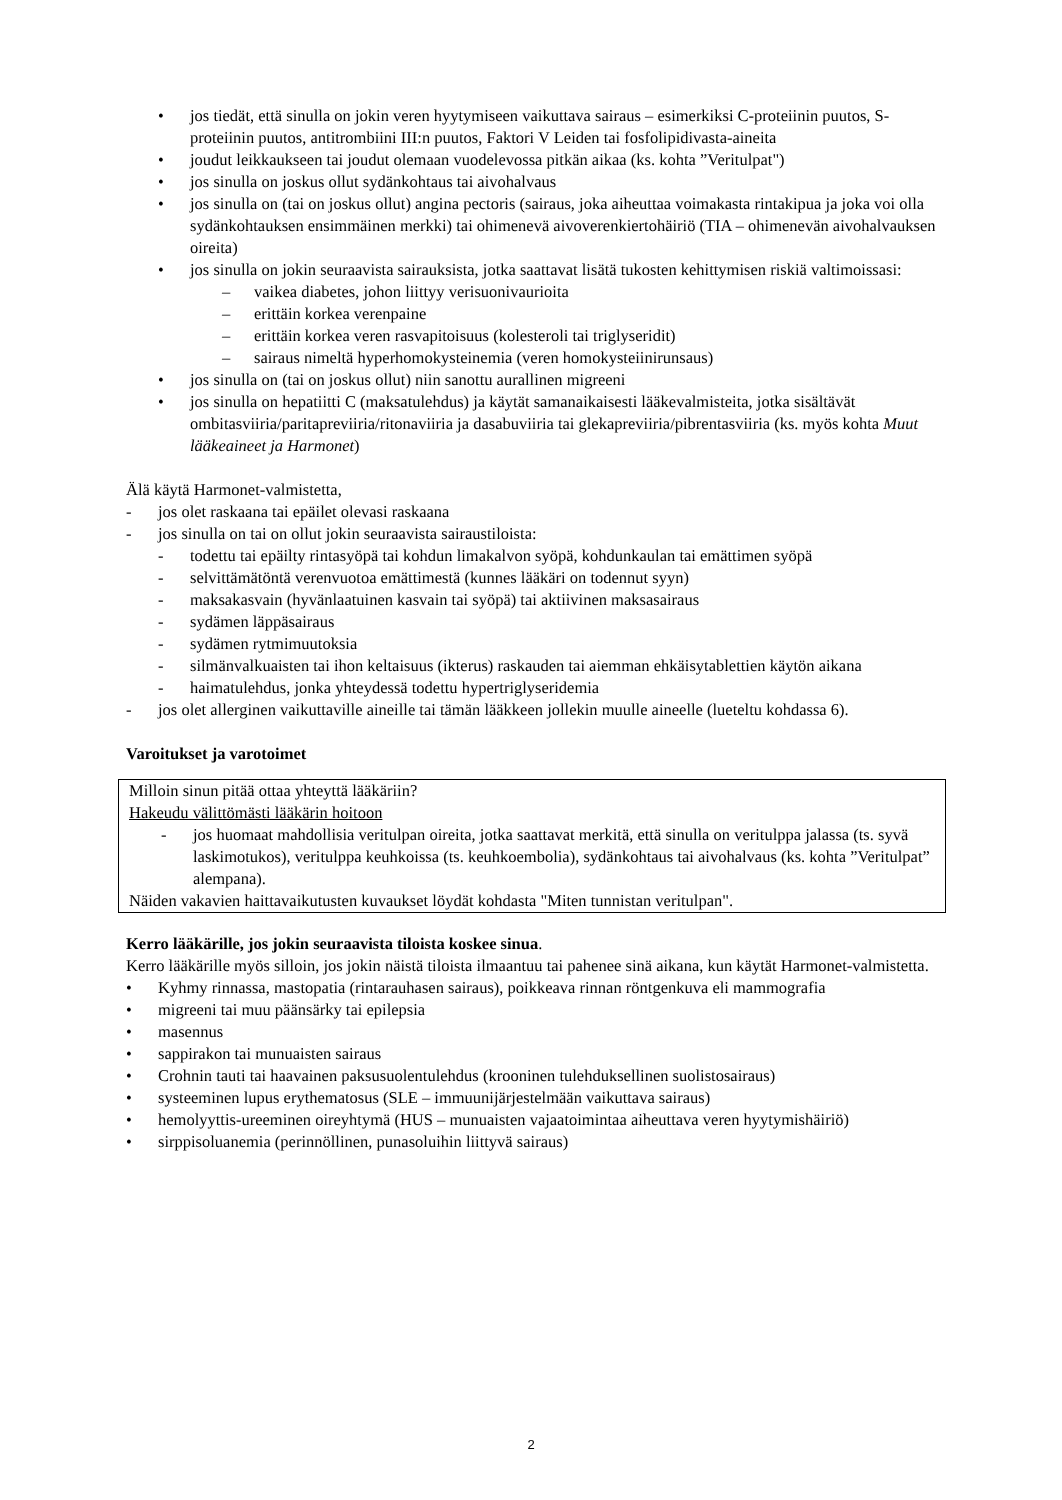• jos tiedät, että sinulla on jokin veren hyytymiseen vaikuttava sairaus – esimerkiksi C-proteiinin puutos, S-proteiinin puutos, antitrombiini III:n puutos, Faktori V Leiden tai fosfolipidivasta-aineita
• joudut leikkaukseen tai joudut olemaan vuodelevossa pitkän aikaa (ks. kohta ”Veritulpat")
• jos sinulla on joskus ollut sydänkohtaus tai aivohalvaus
• jos sinulla on (tai on joskus ollut) angina pectoris (sairaus, joka aiheuttaa voimakasta rintakipua ja joka voi olla sydänkohtauksen ensimmäinen merkki) tai ohimenevä aivoverenkiertohäiriö (TIA – ohimenevän aivohalvauksen oireita)
• jos sinulla on jokin seuraavista sairauksista, jotka saattavat lisätä tukosten kehittymisen riskiä valtimoissasi:
– vaikea diabetes, johon liittyy verisuonivaurioita
– erittäin korkea verenpaine
– erittäin korkea veren rasvapitoisuus (kolesteroli tai triglyseridit)
– sairaus nimeltä hyperhomokysteinemia (veren homokysteiinirunsaus)
• jos sinulla on (tai on joskus ollut) niin sanottu aurallinen migreeni
• jos sinulla on hepatiitti C (maksatulehdus) ja käytät samanaikaisesti lääkevalmisteita, jotka sisältävät ombitasviiria/paritapreviiria/ritonaviiria ja dasabuviiria tai glekapreviiria/pibrentasviiria (ks. myös kohta Muut lääkeaineet ja Harmonet)
Älä käytä Harmonet-valmistetta,
- jos olet raskaana tai epäilet olevasi raskaana
- jos sinulla on tai on ollut jokin seuraavista sairaustiloista:
- todettu tai epäilty rintasyöpä tai kohdun limakalvon syöpä, kohdunkaulan tai emättimen syöpä
- selvittämätöntä verenvuotoa emättimestä (kunnes lääkäri on todennut syyn)
- maksakasvain (hyvänlaatuinen kasvain tai syöpä) tai aktiivinen maksasairaus
- sydämen läppäsairaus
- sydämen rytmimuutoksia
- silmänvalkuaisten tai ihon keltaisuus (ikterus) raskauden tai aiemman ehkäisytablettien käytön aikana
- haimatulehdus, jonka yhteydessä todettu hypertriglyseridemia
- jos olet allerginen vaikuttaville aineille tai tämän lääkkeen jollekin muulle aineelle (lueteltu kohdassa 6).
Varoitukset ja varotoimet
Milloin sinun pitää ottaa yhteyttä lääkäriin?
Hakeudu välittömästi lääkärin hoitoon
- jos huomaat mahdollisia veritulpan oireita, jotka saattavat merkitä, että sinulla on veritulppa jalassa (ts. syvä laskimotukos), veritulppa keuhkoissa (ts. keuhkoembolia), sydänkohtaus tai aivohalvaus (ks. kohta ”Veritulpat” alempana).
Näiden vakavien haittavaikutusten kuvaukset löydät kohdasta "Miten tunnistan veritulpan".
Kerro lääkärille, jos jokin seuraavista tiloista koskee sinua.
Kerro lääkärille myös silloin, jos jokin näistä tiloista ilmaantuu tai pahenee sinä aikana, kun käytät Harmonet-valmistetta.
• Kyhmy rinnassa, mastopatia (rintarauhasen sairaus), poikkeava rinnan röntgenkuva eli mammografia
• migreeni tai muu päänsärky tai epilepsia
• masennus
• sappirakon tai munuaisten sairaus
• Crohnin tauti tai haavainen paksusuolentulehdus (krooninen tulehduksellinen suolistosairaus)
• systeeminen lupus erythematosus (SLE – immuunijärjestelmään vaikuttava sairaus)
• hemolyyttis-ureeminen oireyhtymä (HUS – munuaisten vajaatoimintaa aiheuttava veren hyytymishäiriö)
• sirppisoluanemia (perinnöllinen, punasoluihin liittyvä sairaus)
2